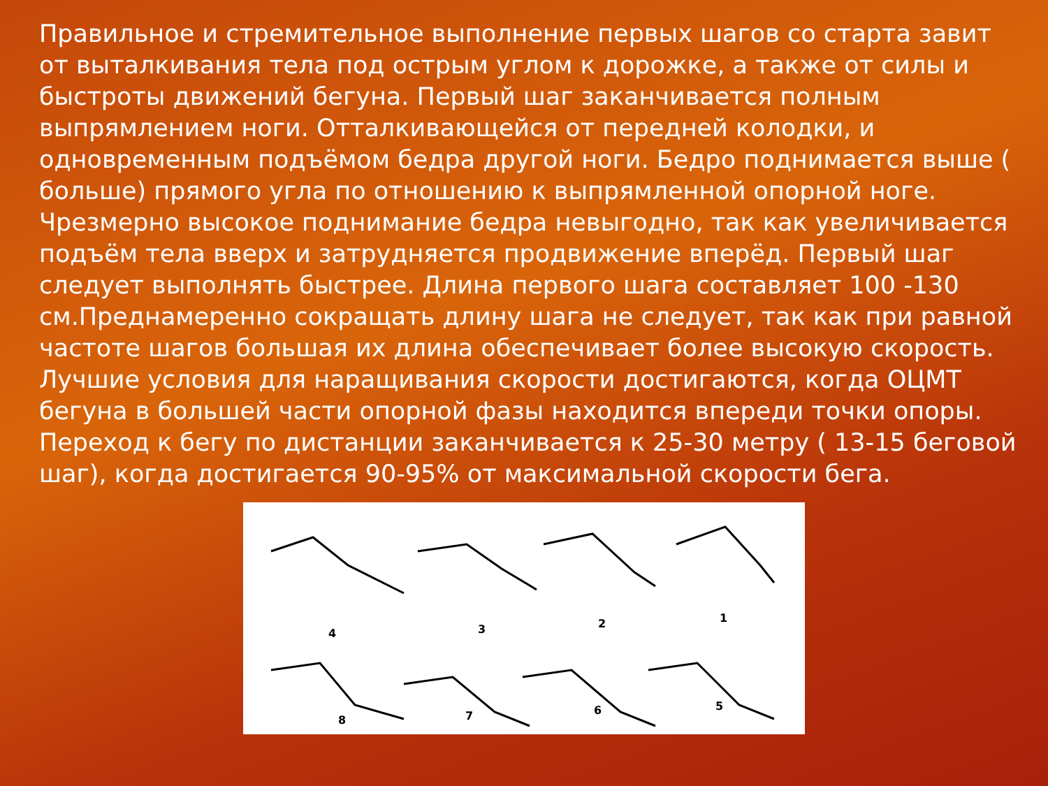Правильное и стремительное выполнение первых шагов со старта завит от выталкивания тела под острым углом к дорожке, а также от силы и быстроты движений бегуна. Первый шаг заканчивается полным выпрямлением ноги. Отталкивающейся от передней колодки, и одновременным подъёмом бедра другой ноги. Бедро поднимается выше ( больше) прямого угла по отношению к выпрямленной опорной ноге. Чрезмерно высокое поднимание бедра невыгодно, так как увеличивается подъём тела вверх и затрудняется продвижение вперёд. Первый шаг следует выполнять быстрее. Длина первого шага составляет 100 -130 см.Преднамеренно сокращать длину шага не следует, так как при равной частоте шагов большая их длина обеспечивает более высокую скорость. Лучшие условия для наращивания скорости достигаются, когда ОЦМТ бегуна в большей части опорной фазы находится впереди точки опоры. Переход к бегу по дистанции заканчивается к 25-30 метру ( 13-15 беговой шаг), когда достигается 90-95% от максимальной скорости бега.
4 3 2 1
8 7 6 5